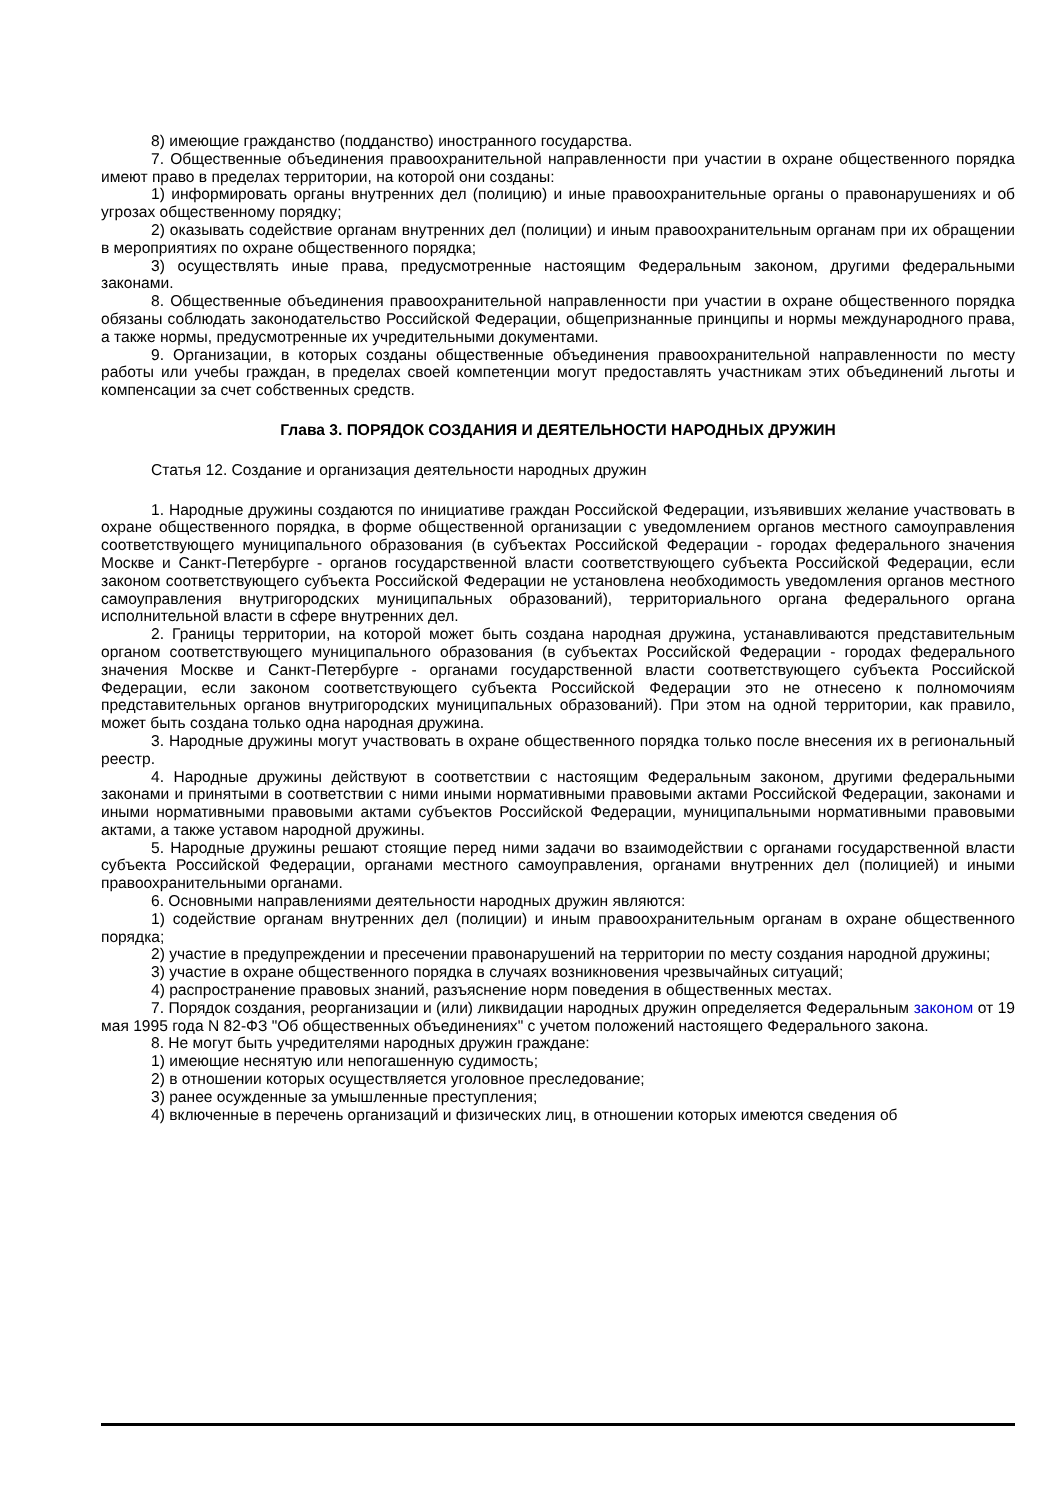8) имеющие гражданство (подданство) иностранного государства.
7. Общественные объединения правоохранительной направленности при участии в охране общественного порядка имеют право в пределах территории, на которой они созданы:
1) информировать органы внутренних дел (полицию) и иные правоохранительные органы о правонарушениях и об угрозах общественному порядку;
2) оказывать содействие органам внутренних дел (полиции) и иным правоохранительным органам при их обращении в мероприятиях по охране общественного порядка;
3) осуществлять иные права, предусмотренные настоящим Федеральным законом, другими федеральными законами.
8. Общественные объединения правоохранительной направленности при участии в охране общественного порядка обязаны соблюдать законодательство Российской Федерации, общепризнанные принципы и нормы международного права, а также нормы, предусмотренные их учредительными документами.
9. Организации, в которых созданы общественные объединения правоохранительной направленности по месту работы или учебы граждан, в пределах своей компетенции могут предоставлять участникам этих объединений льготы и компенсации за счет собственных средств.
Глава 3. ПОРЯДОК СОЗДАНИЯ И ДЕЯТЕЛЬНОСТИ НАРОДНЫХ ДРУЖИН
Статья 12. Создание и организация деятельности народных дружин
1. Народные дружины создаются по инициативе граждан Российской Федерации, изъявивших желание участвовать в охране общественного порядка, в форме общественной организации с уведомлением органов местного самоуправления соответствующего муниципального образования (в субъектах Российской Федерации - городах федерального значения Москве и Санкт-Петербурге - органов государственной власти соответствующего субъекта Российской Федерации, если законом соответствующего субъекта Российской Федерации не установлена необходимость уведомления органов местного самоуправления внутригородских муниципальных образований), территориального органа федерального органа исполнительной власти в сфере внутренних дел.
2. Границы территории, на которой может быть создана народная дружина, устанавливаются представительным органом соответствующего муниципального образования (в субъектах Российской Федерации - городах федерального значения Москве и Санкт-Петербурге - органами государственной власти соответствующего субъекта Российской Федерации, если законом соответствующего субъекта Российской Федерации это не отнесено к полномочиям представительных органов внутригородских муниципальных образований). При этом на одной территории, как правило, может быть создана только одна народная дружина.
3. Народные дружины могут участвовать в охране общественного порядка только после внесения их в региональный реестр.
4. Народные дружины действуют в соответствии с настоящим Федеральным законом, другими федеральными законами и принятыми в соответствии с ними иными нормативными правовыми актами Российской Федерации, законами и иными нормативными правовыми актами субъектов Российской Федерации, муниципальными нормативными правовыми актами, а также уставом народной дружины.
5. Народные дружины решают стоящие перед ними задачи во взаимодействии с органами государственной власти субъекта Российской Федерации, органами местного самоуправления, органами внутренних дел (полицией) и иными правоохранительными органами.
6. Основными направлениями деятельности народных дружин являются:
1) содействие органам внутренних дел (полиции) и иным правоохранительным органам в охране общественного порядка;
2) участие в предупреждении и пресечении правонарушений на территории по месту создания народной дружины;
3) участие в охране общественного порядка в случаях возникновения чрезвычайных ситуаций;
4) распространение правовых знаний, разъяснение норм поведения в общественных местах.
7. Порядок создания, реорганизации и (или) ликвидации народных дружин определяется Федеральным законом от 19 мая 1995 года N 82-ФЗ "Об общественных объединениях" с учетом положений настоящего Федерального закона.
8. Не могут быть учредителями народных дружин граждане:
1) имеющие неснятую или непогашенную судимость;
2) в отношении которых осуществляется уголовное преследование;
3) ранее осужденные за умышленные преступления;
4) включенные в перечень организаций и физических лиц, в отношении которых имеются сведения об